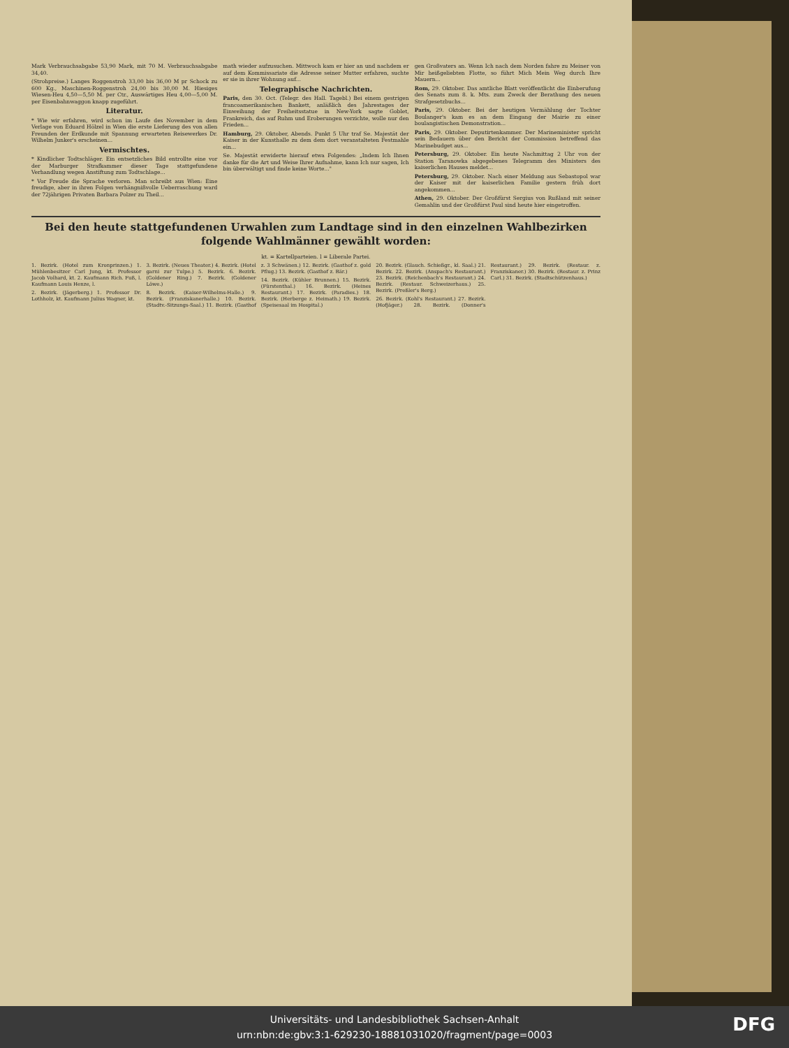Mark Verbrauchsabgabe 53,90 Mark, mit 70 M. Verbrauchsabgabe 34,40.
(Strohpreise.) Langes Roggenstroh 33,00 bis 36,00 M pr Schock zu 600 Kg., Maschinen-Roggenstroh 24,00 bis 30,00 M. Hiesiges Wiesen-Heu 4,50—5,50 M. per Ctr., Auswärtiges Heu 4,00—5,00 M. per Eisenbahnwaggon knapp zugeführt.
Literatur.
* Wie wir erfahren, wird schon im Laufe des November in dem Verlage von Eduard Hölzel in Wien die erste Lieferung des von allen Freunden der Erdkunde mit Spannung erwarteten Reisewerkes Dr. Wilhelm Junker's erscheinen...
Vermischtes.
* Kindlicher Todtschläger. Ein entsetzliches Bild entrollte eine vor der Marburger Strafkammer dieser Tage stattgefundene Verhandlung wegen Anstiftung zum Todtschlage...
* Vor Freude die Sprache verloren. Man schreibt aus Wien: Eine freudige, aber in ihren Folgen verhängnißvolle Ueberraschung ward der 72jährigen Privaten Barbara Polzer zu Theil...
math wieder aufzusuchen. Mittwoch kam er hier an und nachdem er auf dem Kommissariate die Adresse seiner Mutter erfahren, suchte er sie in ihrer Wohnung auf...
Telegraphische Nachrichten.
Paris, den 30. Oct. (Telegr. des Hall. Tagebl.) Bei einem gestrigen francoamerikanischen Bankett, anläßlich des Jahrestages der Einweihung der Freiheitsstatue in New-York sagte Goblet, Frankreich, das auf Ruhm und Eroberungen verzichte, wolle nur den Frieden...
Hamburg, 29. Oktober, Abends. Punkt 5 Uhr traf Se. Majestät der Kaiser in der Kunsthalle zu dem dem dort veranstalteten Festmahle ein...
Se. Majestät erwiderte hierauf etwa Folgendes: „Indem Ich Ihnen danke für die Art und Weise Ihrer Aufnahme, kann Ich nur sagen, Ich bin überwältigt und finde keine Worte..."
gen Großvaters an. Wenn Ich nach dem Norden fahre zu Meiner von Mir heißgeliebten Flotte, so führt Mich Mein Weg durch Ihre Mauern...
Rom, 29. Oktober. Das amtliche Blatt veröffentlicht die Einberufung des Senats zum 8. k. Mts. zum Zweck der Berathung des neuen Strafgesetzbuchs...
Paris, 29. Oktober. Bei der heutigen Vermählung der Tochter Boulanger's kam es an dem Eingang der Mairie zu einer boulangistischen Demonstration...
Paris, 29. Oktober. Deputirtenkammer. Der Marineminister spricht sein Bedauern über den Bericht der Commission betreffend das Marinebudget aus...
Petersburg, 29. Oktober. Ein heute Nachmittag 2 Uhr von der Station Taranowka abgegebenes Telegramm des Ministers des kaiserlichen Hauses meldet...
Petersburg, 29. Oktober. Nach einer Meldung aus Sebastopol war der Kaiser mit der kaiserlichen Familie gestern früh dort angekommen...
Athen, 29. Oktober. Der Großfürst Sergius von Rußland mit seiner Gemahlin und der Großfürst Paul sind heute hier eingetroffen.
Bei den heute stattgefundenen Urwahlen zum Landtage sind in den einzelnen Wahlbezirken folgende Wahlmänner gewählt worden:
kt. = Kartellparteien. l = Liberale Partei.
1. Bezirk. (Hotel zum Kronprinzen.) 1. Mühlenbesitzer Carl Jung, kt. Professor Jacob Volhard, kt. 2. Kaufmann Rich. Fuß, l. Kaufmann Louis Henze, l.
2. Bezirk. (Jägerberg.) 1. Professor Dr. Lothholz, kt. Kaufmann Julius Wagner, kt.
3. Bezirk. (Neues Theater.) 4. Bezirk. (Hotel garni zur Tulpe.) 5. Bezirk. 6. Bezirk. (Goldener Ring.) 7. Bezirk. (Goldener Löwe.)
8. Bezirk. (Kaiser-Wilhelms-Halle.) 9. Bezirk. (Franziskanerhalle.) 10. Bezirk. (Stadtv.-Sitzungs-Saal.) 11. Bezirk. (Gasthof z. 3 Schwänen.) 12. Bezirk. (Gasthof z. gold Pflug.) 13. Bezirk. (Gasthof z. Bär.)
14. Bezirk. (Kühler Brunnen.) 15. Bezirk. (Fürstenthal.) 16. Bezirk. (Heines Restaurant.) 17. Bezirk. (Paradies.) 18. Bezirk. (Herberge z. Heimath.) 19. Bezirk. (Speisesaal im Hospital.)
20. Bezirk. (Glauch. Schießgr., kl. Saal.) 21. Bezirk. 22. Bezirk. (Anspach's Restaurant.) 23. Bezirk. (Reichenbach's Restaurant.) 24. Bezirk. (Restaur. Schweizerhaus.) 25. Bezirk. (Preßler's Berg.)
26. Bezirk. (Kohl's Restaurant.) 27. Bezirk. (Hofjäger.) 28. Bezirk. (Donner's Restaurant.) 29. Bezirk. (Restaur. z. Franziskaner.) 30. Bezirk. (Restaur. z. Prinz Carl.) 31. Bezirk. (Stadtschützenhaus.)
Universitäts- und Landesbibliothek Sachsen-Anhalt
urn:nbn:de:gbv:3:1-629230-18881031020/fragment/page=0003
DFG